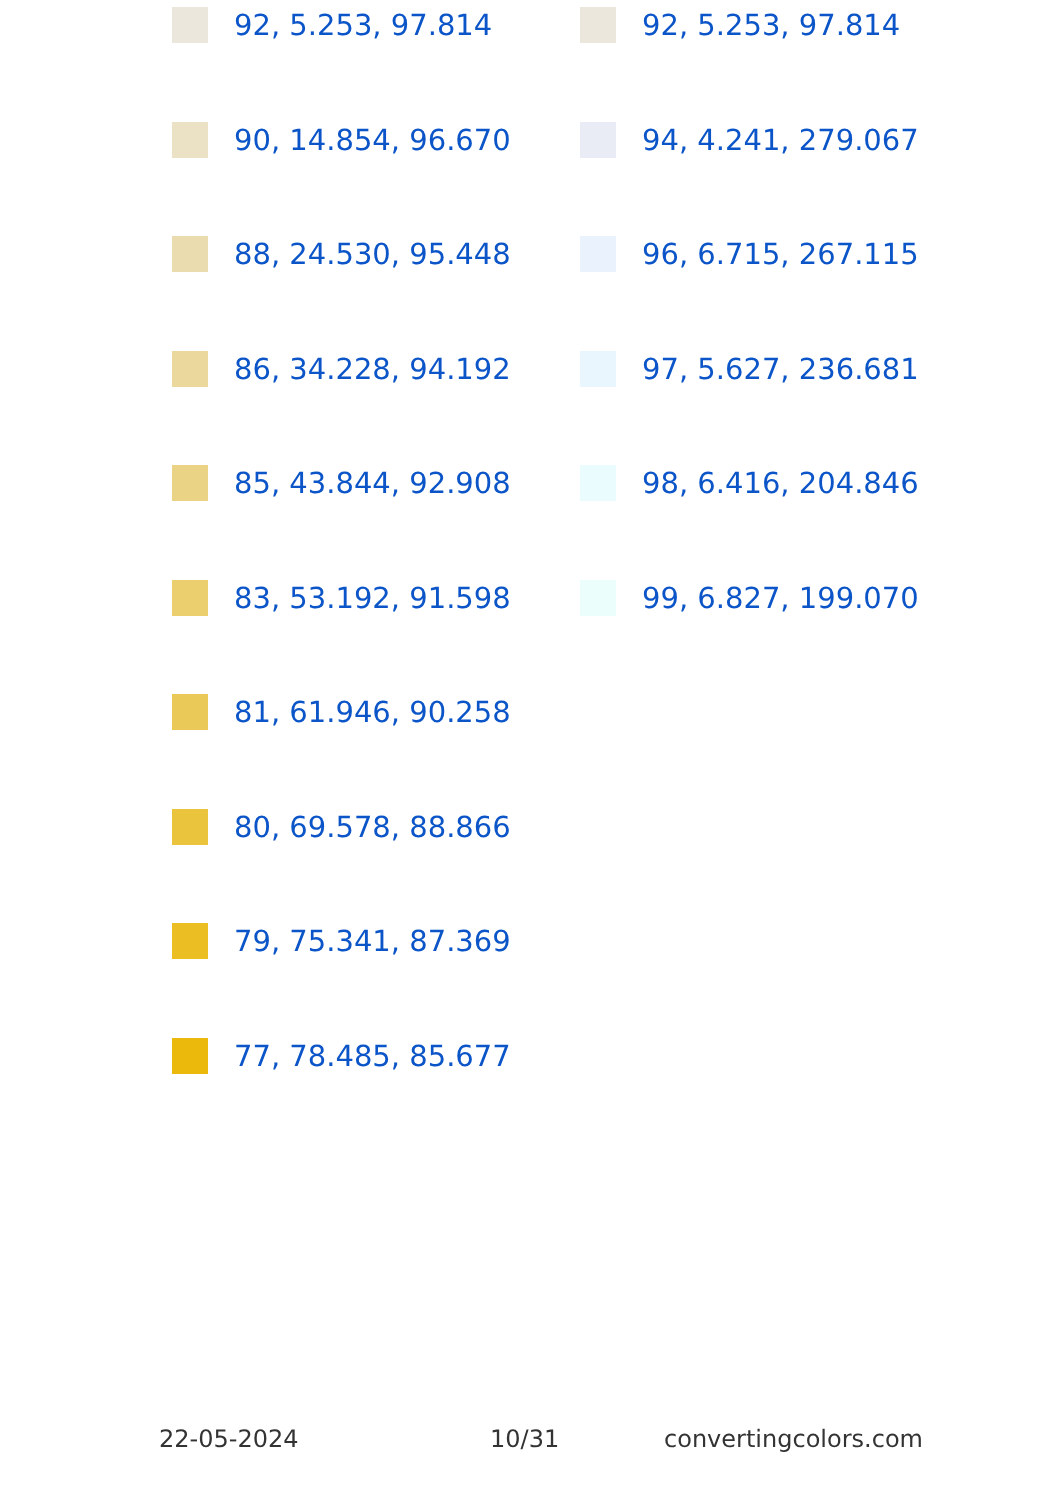92, 5.253, 97.814
90, 14.854, 96.670
88, 24.530, 95.448
86, 34.228, 94.192
85, 43.844, 92.908
83, 53.192, 91.598
81, 61.946, 90.258
80, 69.578, 88.866
79, 75.341, 87.369
77, 78.485, 85.677
92, 5.253, 97.814
94, 4.241, 279.067
96, 6.715, 267.115
97, 5.627, 236.681
98, 6.416, 204.846
99, 6.827, 199.070
22-05-2024 10/31 convertingcolors.com